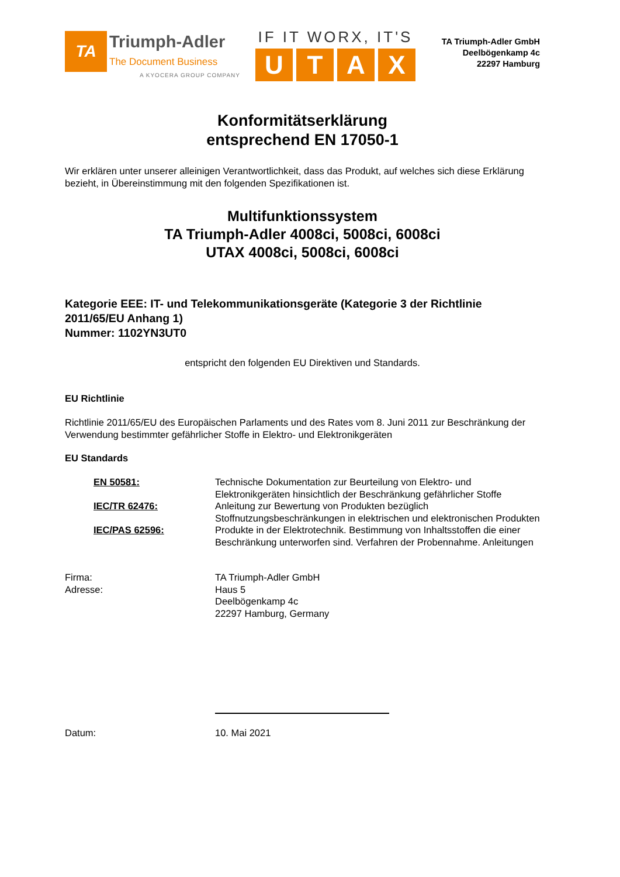TA
Triumph-Adler
The Document Business
A KYOCERA GROUP COMPANY
IF IT WORX, IT'S
UTAX
TA Triumph-Adler GmbH
Deelbögenkamp 4c
22297 Hamburg
Konformitätserklärung
entsprechend EN 17050-1
Wir erklären unter unserer alleinigen Verantwortlichkeit, dass das Produkt, auf welches sich diese Erklärung bezieht, in Übereinstimmung mit den folgenden Spezifikationen ist.
Multifunktionssystem
TA Triumph-Adler 4008ci, 5008ci, 6008ci
UTAX 4008ci, 5008ci, 6008ci
Kategorie EEE: IT- und Telekommunikationsgeräte (Kategorie 3 der Richtlinie 2011/65/EU Anhang 1)
Nummer: 1102YN3UT0
entspricht den folgenden EU Direktiven und Standards.
EU Richtlinie
Richtlinie 2011/65/EU des Europäischen Parlaments und des Rates vom 8. Juni 2011 zur Beschränkung der Verwendung bestimmter gefährlicher Stoffe in Elektro- und Elektronikgeräten
EU Standards
EN 50581: Technische Dokumentation zur Beurteilung von Elektro- und Elektronikgeräten hinsichtlich der Beschränkung gefährlicher Stoffe
IEC/TR 62476: Anleitung zur Bewertung von Produkten bezüglich Stoffnutzungsbeschränkungen in elektrischen und elektronischen Produkten
IEC/PAS 62596: Produkte in der Elektrotechnik. Bestimmung von Inhaltsstoffen die einer Beschränkung unterworfen sind. Verfahren der Probennahme. Anleitungen
Firma: TA Triumph-Adler GmbH
Adresse: Haus 5
Deelbögenkamp 4c
22297 Hamburg, Germany
Datum: 10. Mai 2021